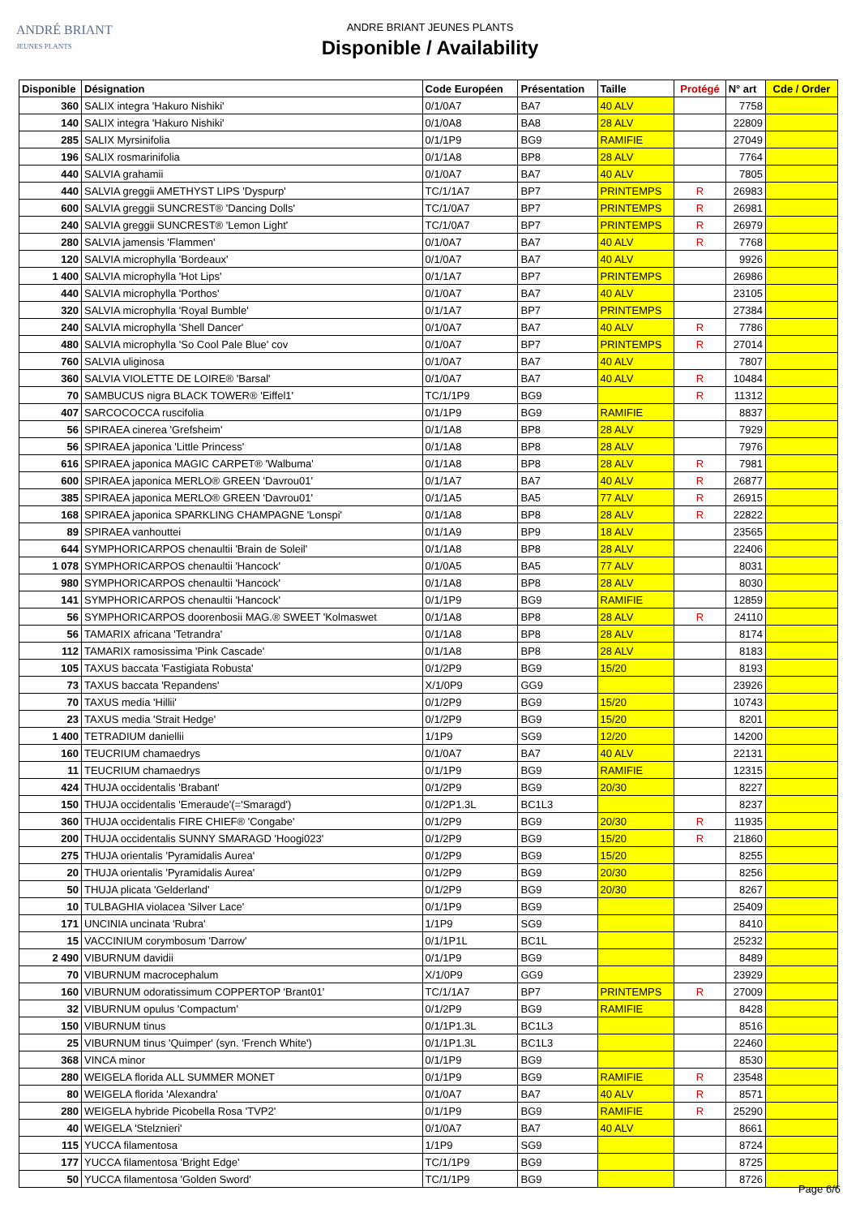ANDRÉ BRIANT
JEUNES PLANTS
ANDRE BRIANT JEUNES PLANTS
Disponible / Availability
| Disponible | Désignation | Code Européen | Présentation | Taille | Protégé | N° art | Cde / Order |
| --- | --- | --- | --- | --- | --- | --- | --- |
| 360 | SALIX integra 'Hakuro Nishiki' | 0/1/0A7 | BA7 | 40 ALV | | 7758 | |
| 140 | SALIX integra 'Hakuro Nishiki' | 0/1/0A8 | BA8 | 28 ALV | | 22809 | |
| 285 | SALIX Myrsinifolia | 0/1/1P9 | BG9 | RAMIFIE | | 27049 | |
| 196 | SALIX rosmarinifolia | 0/1/1A8 | BP8 | 28 ALV | | 7764 | |
| 440 | SALVIA grahamii | 0/1/0A7 | BA7 | 40 ALV | | 7805 | |
| 440 | SALVIA greggii AMETHYST LIPS 'Dyspurp' | TC/1/1A7 | BP7 | PRINTEMPS | R | 26983 | |
| 600 | SALVIA greggii SUNCREST® 'Dancing Dolls' | TC/1/0A7 | BP7 | PRINTEMPS | R | 26981 | |
| 240 | SALVIA greggii SUNCREST® 'Lemon Light' | TC/1/0A7 | BP7 | PRINTEMPS | R | 26979 | |
| 280 | SALVIA jamensis 'Flammen' | 0/1/0A7 | BA7 | 40 ALV | R | 7768 | |
| 120 | SALVIA microphylla 'Bordeaux' | 0/1/0A7 | BA7 | 40 ALV | | 9926 | |
| 1 400 | SALVIA microphylla 'Hot Lips' | 0/1/1A7 | BP7 | PRINTEMPS | | 26986 | |
| 440 | SALVIA microphylla 'Porthos' | 0/1/0A7 | BA7 | 40 ALV | | 23105 | |
| 320 | SALVIA microphylla 'Royal Bumble' | 0/1/1A7 | BP7 | PRINTEMPS | | 27384 | |
| 240 | SALVIA microphylla 'Shell Dancer' | 0/1/0A7 | BA7 | 40 ALV | R | 7786 | |
| 480 | SALVIA microphylla 'So Cool Pale Blue' cov | 0/1/0A7 | BP7 | PRINTEMPS | R | 27014 | |
| 760 | SALVIA uliginosa | 0/1/0A7 | BA7 | 40 ALV | | 7807 | |
| 360 | SALVIA VIOLETTE DE LOIRE® 'Barsal' | 0/1/0A7 | BA7 | 40 ALV | R | 10484 | |
| 70 | SAMBUCUS nigra BLACK TOWER® 'Eiffel1' | TC/1/1P9 | BG9 | | R | 11312 | |
| 407 | SARCOCOCCA ruscifolia | 0/1/1P9 | BG9 | RAMIFIE | | 8837 | |
| 56 | SPIRAEA cinerea 'Grefsheim' | 0/1/1A8 | BP8 | 28 ALV | | 7929 | |
| 56 | SPIRAEA japonica 'Little Princess' | 0/1/1A8 | BP8 | 28 ALV | | 7976 | |
| 616 | SPIRAEA japonica MAGIC CARPET® 'Walbuma' | 0/1/1A8 | BP8 | 28 ALV | R | 7981 | |
| 600 | SPIRAEA japonica MERLO® GREEN 'Davrou01' | 0/1/1A7 | BA7 | 40 ALV | R | 26877 | |
| 385 | SPIRAEA japonica MERLO® GREEN 'Davrou01' | 0/1/1A5 | BA5 | 77 ALV | R | 26915 | |
| 168 | SPIRAEA japonica SPARKLING CHAMPAGNE 'Lonspi' | 0/1/1A8 | BP8 | 28 ALV | R | 22822 | |
| 89 | SPIRAEA vanhouttei | 0/1/1A9 | BP9 | 18 ALV | | 23565 | |
| 644 | SYMPHORICARPOS chenaultii 'Brain de Soleil' | 0/1/1A8 | BP8 | 28 ALV | | 22406 | |
| 1 078 | SYMPHORICARPOS chenaultii 'Hancock' | 0/1/0A5 | BA5 | 77 ALV | | 8031 | |
| 980 | SYMPHORICARPOS chenaultii 'Hancock' | 0/1/1A8 | BP8 | 28 ALV | | 8030 | |
| 141 | SYMPHORICARPOS chenaultii 'Hancock' | 0/1/1P9 | BG9 | RAMIFIE | | 12859 | |
| 56 | SYMPHORICARPOS doorenbosii MAG.® SWEET 'Kolmaswet | 0/1/1A8 | BP8 | 28 ALV | R | 24110 | |
| 56 | TAMARIX africana 'Tetrandra' | 0/1/1A8 | BP8 | 28 ALV | | 8174 | |
| 112 | TAMARIX ramosissima 'Pink Cascade' | 0/1/1A8 | BP8 | 28 ALV | | 8183 | |
| 105 | TAXUS baccata 'Fastigiata Robusta' | 0/1/2P9 | BG9 | 15/20 | | 8193 | |
| 73 | TAXUS baccata 'Repandens' | X/1/0P9 | GG9 | | | 23926 | |
| 70 | TAXUS media 'Hillii' | 0/1/2P9 | BG9 | 15/20 | | 10743 | |
| 23 | TAXUS media 'Strait Hedge' | 0/1/2P9 | BG9 | 15/20 | | 8201 | |
| 1 400 | TETRADIUM daniellii | 1/1P9 | SG9 | 12/20 | | 14200 | |
| 160 | TEUCRIUM chamaedrys | 0/1/0A7 | BA7 | 40 ALV | | 22131 | |
| 11 | TEUCRIUM chamaedrys | 0/1/1P9 | BG9 | RAMIFIE | | 12315 | |
| 424 | THUJA occidentalis 'Brabant' | 0/1/2P9 | BG9 | 20/30 | | 8227 | |
| 150 | THUJA occidentalis 'Emeraude'(='Smaragd') | 0/1/2P1.3L | BC1L3 | | | 8237 | |
| 360 | THUJA occidentalis FIRE CHIEF® 'Congabe' | 0/1/2P9 | BG9 | 20/30 | R | 11935 | |
| 200 | THUJA occidentalis SUNNY SMARAGD 'Hoogi023' | 0/1/2P9 | BG9 | 15/20 | R | 21860 | |
| 275 | THUJA orientalis 'Pyramidalis Aurea' | 0/1/2P9 | BG9 | 15/20 | | 8255 | |
| 20 | THUJA orientalis 'Pyramidalis Aurea' | 0/1/2P9 | BG9 | 20/30 | | 8256 | |
| 50 | THUJA plicata 'Gelderland' | 0/1/2P9 | BG9 | 20/30 | | 8267 | |
| 10 | TULBAGHIA violacea 'Silver Lace' | 0/1/1P9 | BG9 | | | 25409 | |
| 171 | UNCINIA uncinata 'Rubra' | 1/1P9 | SG9 | | | 8410 | |
| 15 | VACCINIUM corymbosum 'Darrow' | 0/1/1P1L | BC1L | | | 25232 | |
| 2 490 | VIBURNUM davidii | 0/1/1P9 | BG9 | | | 8489 | |
| 70 | VIBURNUM macrocephalum | X/1/0P9 | GG9 | | | 23929 | |
| 160 | VIBURNUM odoratissimum COPPERTOP 'Brant01' | TC/1/1A7 | BP7 | PRINTEMPS | R | 27009 | |
| 32 | VIBURNUM opulus 'Compactum' | 0/1/2P9 | BG9 | RAMIFIE | | 8428 | |
| 150 | VIBURNUM tinus | 0/1/1P1.3L | BC1L3 | | | 8516 | |
| 25 | VIBURNUM tinus 'Quimper' (syn. 'French White') | 0/1/1P1.3L | BC1L3 | | | 22460 | |
| 368 | VINCA minor | 0/1/1P9 | BG9 | | | 8530 | |
| 280 | WEIGELA florida ALL SUMMER MONET | 0/1/1P9 | BG9 | RAMIFIE | R | 23548 | |
| 80 | WEIGELA florida 'Alexandra' | 0/1/0A7 | BA7 | 40 ALV | R | 8571 | |
| 280 | WEIGELA hybride Picobella Rosa 'TVP2' | 0/1/1P9 | BG9 | RAMIFIE | R | 25290 | |
| 40 | WEIGELA 'Stelznieri' | 0/1/0A7 | BA7 | 40 ALV | | 8661 | |
| 115 | YUCCA filamentosa | 1/1P9 | SG9 | | | 8724 | |
| 177 | YUCCA filamentosa 'Bright Edge' | TC/1/1P9 | BG9 | | | 8725 | |
| 50 | YUCCA filamentosa 'Golden Sword' | TC/1/1P9 | BG9 | | | 8726 | |
Page 6/6